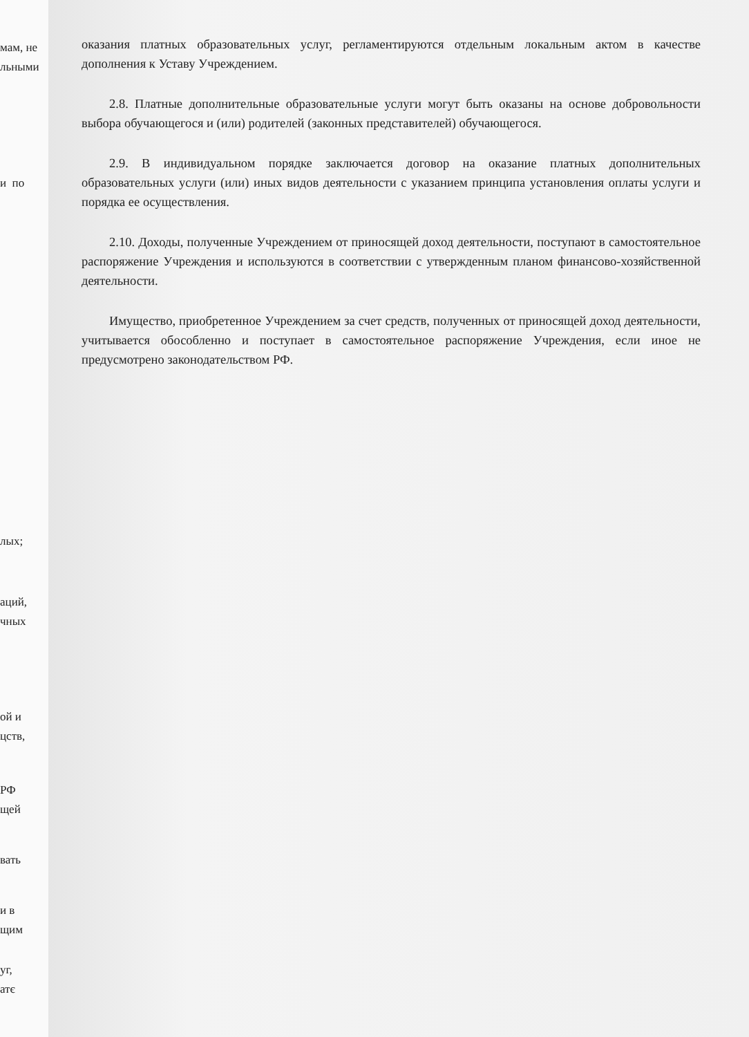мам, не
льными
и по
лых;
аций,
чных
ой и
цств,
РФ
щей
вать
и в
щим
уг,
атє
оказания платных образовательных услуг, регламентируются отдельным локальным актом в качестве дополнения к Уставу Учреждением.
2.8. Платные дополнительные образовательные услуги могут быть оказаны на основе добровольности выбора обучающегося и (или) родителей (законных представителей) обучающегося.
2.9. В индивидуальном порядке заключается договор на оказание платных дополнительных образовательных услуги (или) иных видов деятельности с указанием принципа установления оплаты услуги и порядка ее осуществления.
2.10. Доходы, полученные Учреждением от приносящей доход деятельности, поступают в самостоятельное распоряжение Учреждения и используются в соответствии с утвержденным планом финансово-хозяйственной деятельности.
Имущество, приобретенное Учреждением за счет средств, полученных от приносящей доход деятельности, учитывается обособленно и поступает в самостоятельное распоряжение Учреждения, если иное не предусмотрено законодательством РФ.